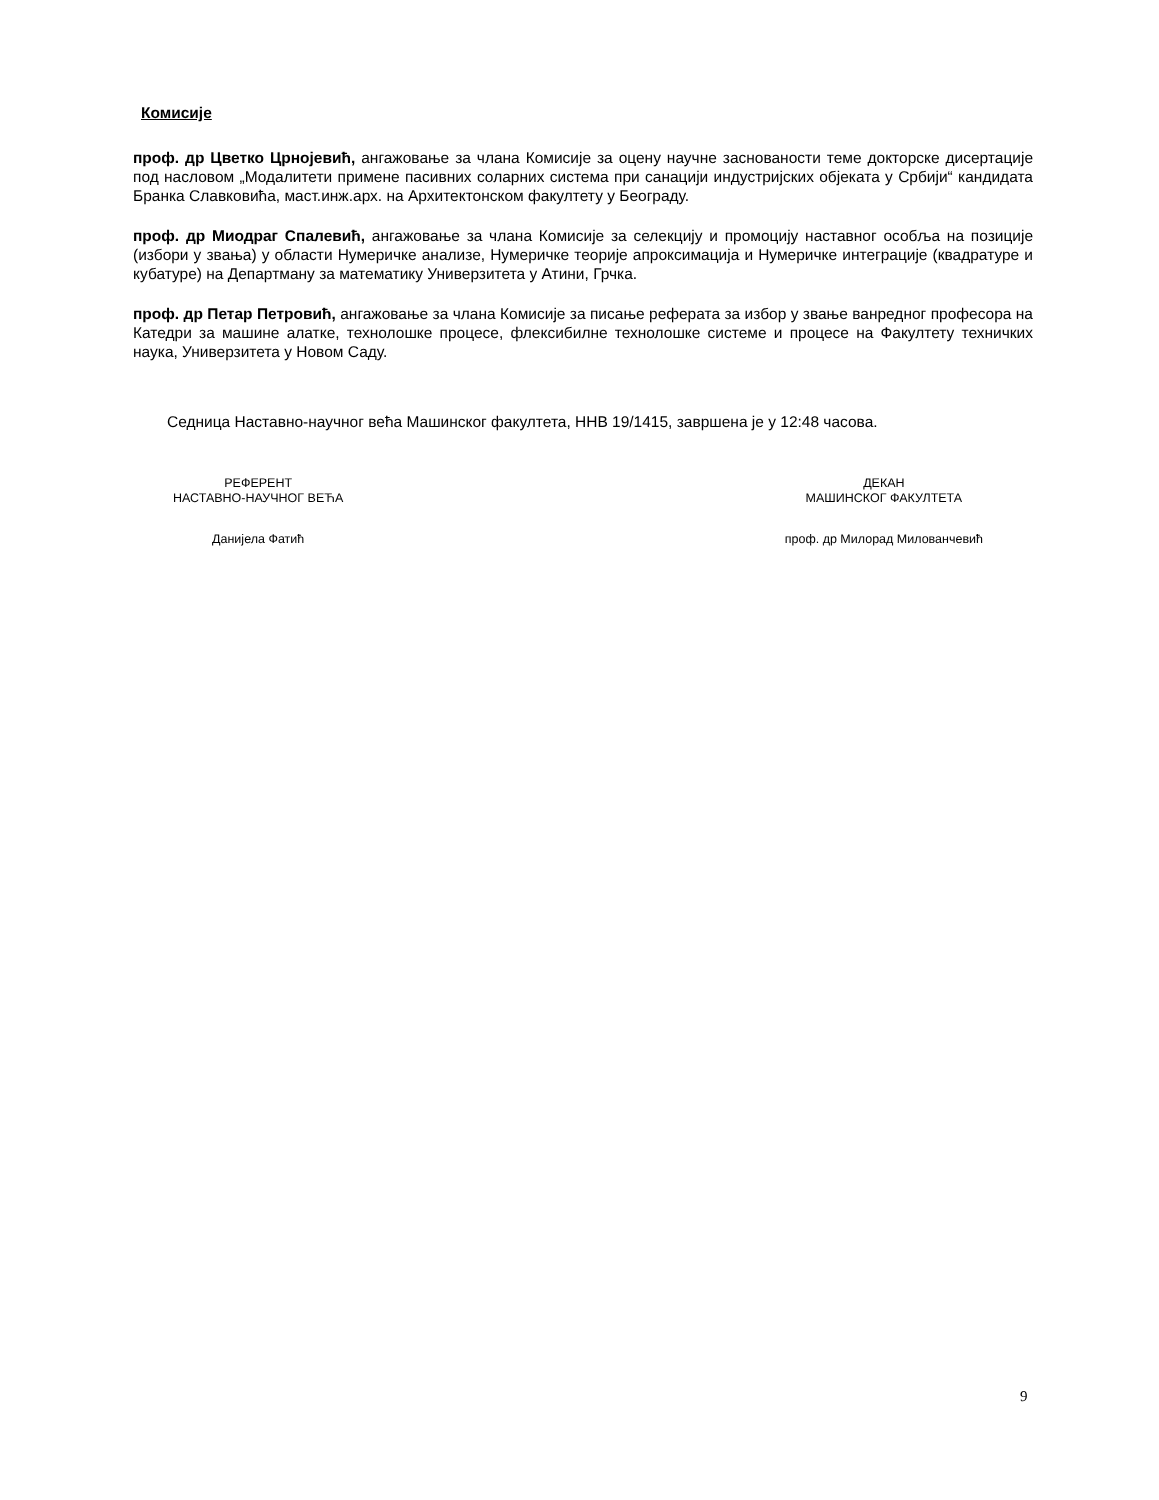Комисије
проф. др Цветко Црнојевић, ангажовање за члана Комисије за оцену научне заснованости теме докторске дисертације под насловом „Модалитети примене пасивних соларних система при санацији индустријских објеката у Србији“ кандидата Бранка Славковића, маст.инж.арх. на Архитектонском факултету у Београду.
проф. др Миодраг Спалевић, ангажовање за члана Комисије за селекцију и промоцију наставног особља на позиције (избори у звања) у области Нумеричке анализе, Нумеричке теорије апроксимација и Нумеричке интеграције (квадратуре и кубатуре) на Департману за математику Универзитета у Атини, Грчка.
проф. др Петар Петровић, ангажовање за члана Комисије за писање реферата за избор у звање ванредног професора на Катедри за машине алатке, технолошке процесе, флексибилне технолошке системе и процесе на Факултету техничких наука, Универзитета у Новом Саду.
Седница Наставно-научног већа Машинског факултета, ННВ 19/1415, завршена је у 12:48 часова.
РЕФЕРЕНТ
НАСТАВНО-НАУЧНОГ ВЕЋА
Данијела Фатић
ДЕКАН
МАШИНСКОГ ФАКУЛТЕТА
проф. др Милорад Милованчевић
9